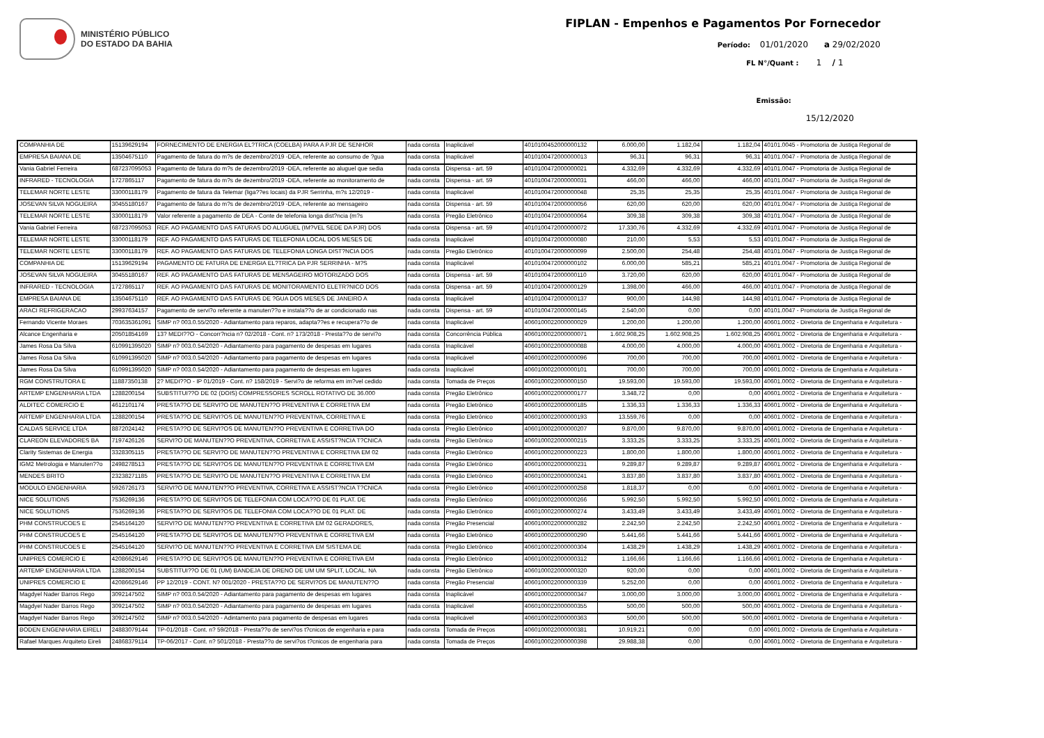MINISTÉRIO PÚBLICO
DO ESTADO DA BAHIA
FIPLAN - Empenhos e Pagamentos Por Fornecedor
Período: 01/01/2020 a 29/02/2020
FL N°/Quant : 1 / 1
Emissão:
15/12/2020
| COMPANHIA DE | 15139629194 | FORNECIMENTO DE ENERGIA EL?TRICA (COELBA) PARA A PJR DE SENHOR | nada consta | Inaplicável | 4010100452000000132 | 6.000,00 | 1.182,04 | 1.182,04 | 40101.0045 - Promotoria de Justiça Regional de |
| EMPRESA BAIANA DE | 13504675110 | Pagamento de fatura do m?s de dezembro/2019 -DEA, referente ao consumo de ?gua | nada consta | Inaplicável | 4010100472000000013 | 96,31 | 96,31 | 96,31 | 40101.0047 - Promotoria de Justiça Regional de |
| Vania Gabriel Ferreira | 687237095053 | Pagamento de fatura do m?s de dezembro/2019 -DEA, referente ao aluguel que sedia | nada consta | Dispensa - art. 59 | 4010100472000000021 | 4.332,69 | 4.332,69 | 4.332,69 | 40101.0047 - Promotoria de Justiça Regional de |
| INFRARED - TECNOLOGIA | 1727865117 | Pagamento de fatura do m?s de dezembro/2019 -DEA, referente ao monitoramento de | nada consta | Dispensa - art. 59 | 4010100472000000031 | 466,00 | 466,00 | 466,00 | 40101.0047 - Promotoria de Justiça Regional de |
| TELEMAR NORTE LESTE | 33000118179 | Pagamento de fatura da Telemar (liga??es locais) da PJR Serrinha, m?s 12/2019 - | nada consta | Inaplicável | 4010100472000000048 | 25,35 | 25,35 | 25,35 | 40101.0047 - Promotoria de Justiça Regional de |
| JOSEVAN SILVA NOGUEIRA | 30455180167 | Pagamento de fatura do m?s de dezembro/2019 -DEA, referente ao mensageiro | nada consta | Dispensa - art. 59 | 4010100472000000056 | 620,00 | 620,00 | 620,00 | 40101.0047 - Promotoria de Justiça Regional de |
| TELEMAR NORTE LESTE | 33000118179 | Valor referente a pagamento de DEA - Conte de telefonia longa dist?ncia (m?s | nada consta | Pregão Eletrônico | 4010100472000000064 | 309,38 | 309,38 | 309,38 | 40101.0047 - Promotoria de Justiça Regional de |
| Vania Gabriel Ferreira | 687237095053 | REF. AO PAGAMENTO DAS FATURAS DO ALUGUEL (IM?VEL SEDE DA PJR) DOS | nada consta | Dispensa - art. 59 | 4010100472000000072 | 17.330,76 | 4.332,69 | 4.332,69 | 40101.0047 - Promotoria de Justiça Regional de |
| TELEMAR NORTE LESTE | 33000118179 | REF. AO PAGAMENTO DAS FATURAS DE TELEFONIA LOCAL DOS MESES DE | nada consta | Inaplicável | 4010100472000000080 | 210,00 | 5,53 | 5,53 | 40101.0047 - Promotoria de Justiça Regional de |
| TELEMAR NORTE LESTE | 33000118179 | REF. AO PAGAMENTO DAS FATURAS DE TELEFONIA LONGA DIST?NCIA DOS | nada consta | Pregão Eletrônico | 4010100472000000099 | 2.500,00 | 254,48 | 254,48 | 40101.0047 - Promotoria de Justiça Regional de |
| COMPANHIA DE | 15139629194 | PAGAMENTO DE FATURA DE ENERGIA EL?TRICA DA PJR SERRINHA - M?S | nada consta | Inaplicável | 4010100472000000102 | 6.000,00 | 585,21 | 585,21 | 40101.0047 - Promotoria de Justiça Regional de |
| JOSEVAN SILVA NOGUEIRA | 30455180167 | REF. AO PAGAMENTO DAS FATURAS DE MENSAGEIRO MOTORIZADO DOS | nada consta | Dispensa - art. 59 | 4010100472000000110 | 3.720,00 | 620,00 | 620,00 | 40101.0047 - Promotoria de Justiça Regional de |
| INFRARED - TECNOLOGIA | 1727865117 | REF. AO PAGAMENTO DAS FATURAS DE MONITORAMENTO ELETR?NICO DOS | nada consta | Dispensa - art. 59 | 4010100472000000129 | 1.398,00 | 466,00 | 466,00 | 40101.0047 - Promotoria de Justiça Regional de |
| EMPRESA BAIANA DE | 13504675110 | REF. AO PAGAMENTO DAS FATURAS DE ?GUA DOS MESES DE JANEIRO A | nada consta | Inaplicável | 4010100472000000137 | 900,00 | 144,98 | 144,98 | 40101.0047 - Promotoria de Justiça Regional de |
| ARACI REFRIGERACAO | 29937634157 | Pagamento de servi?o referente a manuten??o e instala??o de ar condicionado nas | nada consta | Dispensa - art. 59 | 4010100472000000145 | 2.540,00 | 0,00 | 0,00 | 40101.0047 - Promotoria de Justiça Regional de |
| Fernando Vicente Moraes | 703635361091 | SIMP n? 003.0.55/2020 - Adiantamento para reparos, adapta??es e recupera??o de | nada consta | Inaplicável | 4060100022000000029 | 1.200,00 | 1.200,00 | 1.200,00 | 40601.0002 - Diretoria de Engenharia e Arquitetura - |
| Alcance Engenharia e | 20501854169 | 13? MEDI??O - Concorr?ncia n? 02/2018 - Cont. n? 173/2018 - Presta??o de servi?o | nada consta | Concorrência Pública | 4060100022000000071 | 1.602.908,25 | 1.602.908,25 | 1.602.908,25 | 40601.0002 - Diretoria de Engenharia e Arquitetura - |
| James Rosa Da Silva | 610991395020 | SIMP n? 003.0.54/2020 - Adiantamento para pagamento de despesas em lugares | nada consta | Inaplicável | 4060100022000000088 | 4.000,00 | 4.000,00 | 4.000,00 | 40601.0002 - Diretoria de Engenharia e Arquitetura - |
| James Rosa Da Silva | 610991395020 | SIMP n? 003.0.54/2020 - Adiantamento para pagamento de despesas em lugares | nada consta | Inaplicável | 4060100022000000096 | 700,00 | 700,00 | 700,00 | 40601.0002 - Diretoria de Engenharia e Arquitetura - |
| James Rosa Da Silva | 610991395020 | SIMP n? 003.0.54/2020 - Adiantamento para pagamento de despesas em lugares | nada consta | Inaplicável | 4060100022000000101 | 700,00 | 700,00 | 700,00 | 40601.0002 - Diretoria de Engenharia e Arquitetura - |
| RGM CONSTRUTORA E | 11887350138 | 2? MEDI??O - IP 01/2019 - Cont. n? 158/2019 - Servi?o de reforma em im?vel cedido | nada consta | Tomada de Preços | 4060100022000000150 | 19.593,00 | 19.593,00 | 19.593,00 | 40601.0002 - Diretoria de Engenharia e Arquitetura - |
| ARTEMP ENGENHARIA LTDA | 1288200154 | SUBSTITUI??O DE 02 (DOIS) COMPRESSORES SCROLL ROTATIVO DE 36.000 | nada consta | Pregão Eletrônico | 4060100022000000177 | 3.348,72 | 0,00 | 0,00 | 40601.0002 - Diretoria de Engenharia e Arquitetura - |
| ALDITEC COMERCIO E | 4612101174 | PRESTA??O DE SERVI?O DE MANUTEN??O PREVENTIVA E CORRETIVA EM | nada consta | Pregão Eletrônico | 4060100022000000185 | 1.336,33 | 1.336,33 | 1.336,33 | 40601.0002 - Diretoria de Engenharia e Arquitetura - |
| ARTEMP ENGENHARIA LTDA | 1288200154 | PRESTA??O DE SERVI?OS DE MANUTEN??O PREVENTIVA, CORRETIVA E | nada consta | Pregão Eletrônico | 4060100022000000193 | 13.559,76 | 0,00 | 0,00 | 40601.0002 - Diretoria de Engenharia e Arquitetura - |
| CALDAS SERVICE LTDA | 8872024142 | PRESTA??O DE SERVI?OS DE MANUTEN??O PREVENTIVA E CORRETIVA DO | nada consta | Pregão Eletrônico | 4060100022000000207 | 9.870,00 | 9.870,00 | 9.870,00 | 40601.0002 - Diretoria de Engenharia e Arquitetura - |
| CLAREON ELEVADORES BA | 7197426126 | SERVI?O DE MANUTEN??O PREVENTIVA, CORRETIVA E ASSIST?NCIA T?CNICA | nada consta | Pregão Eletrônico | 4060100022000000215 | 3.333,25 | 3.333,25 | 3.333,25 | 40601.0002 - Diretoria de Engenharia e Arquitetura - |
| Clarity Sistemas de Energia | 3328305115 | PRESTA??O DE SERVI?O DE MANUTEN??O PREVENTIVA E CORRETIVA EM 02 | nada consta | Pregão Eletrônico | 4060100022000000223 | 1.800,00 | 1.800,00 | 1.800,00 | 40601.0002 - Diretoria de Engenharia e Arquitetura - |
| IGM2 Metrologia e Manuten??o | 2498278513 | PRESTA??O DE SERVI?OS DE MANUTEN??O PREVENTIVA E CORRETIVA EM | nada consta | Pregão Eletrônico | 4060100022000000231 | 9.289,87 | 9.289,87 | 9.289,87 | 40601.0002 - Diretoria de Engenharia e Arquitetura - |
| MENDES BRITO | 23238271185 | PRESTA??O DE SERVI?O DE MANUTEN??O PREVENTIVA E CORRETIVA EM | nada consta | Pregão Eletrônico | 4060100022000000241 | 3.837,80 | 3.837,80 | 3.837,80 | 40601.0002 - Diretoria de Engenharia e Arquitetura - |
| MODULO ENGENHARIA | 5926726173 | SERVI?O DE MANUTEN??O PREVENTIVA, CORRETIVA E ASSIST?NCIA T?CNICA | nada consta | Pregão Eletrônico | 4060100022000000258 | 1.818,37 | 0,00 | 0,00 | 40601.0002 - Diretoria de Engenharia e Arquitetura - |
| NICE SOLUTIONS | 7536269136 | PRESTA??O DE SERVI?OS DE TELEFONIA COM LOCA??O DE 01 PLAT. DE | nada consta | Pregão Eletrônico | 4060100022000000266 | 5.992,50 | 5.992,50 | 5.992,50 | 40601.0002 - Diretoria de Engenharia e Arquitetura - |
| NICE SOLUTIONS | 7536269136 | PRESTA??O DE SERVI?OS DE TELEFONIA COM LOCA??O DE 01 PLAT. DE | nada consta | Pregão Eletrônico | 4060100022000000274 | 3.433,49 | 3.433,49 | 3.433,49 | 40601.0002 - Diretoria de Engenharia e Arquitetura - |
| PHM CONSTRUCOES E | 2545164120 | SERVI?O DE MANUTEN??O PREVENTIVA E CORRETIVA EM 02 GERADORES, | nada consta | Pregão Presencial | 4060100022000000282 | 2.242,50 | 2.242,50 | 2.242,50 | 40601.0002 - Diretoria de Engenharia e Arquitetura - |
| PHM CONSTRUCOES E | 2545164120 | PRESTA??O DE SERVI?OS DE MANUTEN??O PREVENTIVA E CORRETIVA EM | nada consta | Pregão Eletrônico | 4060100022000000290 | 5.441,66 | 5.441,66 | 5.441,66 | 40601.0002 - Diretoria de Engenharia e Arquitetura - |
| PHM CONSTRUCOES E | 2545164120 | SERVI?O DE MANUTEN??O PREVENTIVA E CORRETIVA EM SISTEMA DE | nada consta | Pregão Eletrônico | 4060100022000000304 | 1.438,29 | 1.438,29 | 1.438,29 | 40601.0002 - Diretoria de Engenharia e Arquitetura - |
| UNIPRES COMERCIO E | 42086629146 | PRESTA??O DE SERVI?OS DE MANUTEN??O PREVENTIVA E CORRETIVA EM | nada consta | Pregão Eletrônico | 4060100022000000312 | 1.166,66 | 1.166,66 | 1.166,66 | 40601.0002 - Diretoria de Engenharia e Arquitetura - |
| ARTEMP ENGENHARIA LTDA | 1288200154 | SUBSTITUI??O DE 01 (UM) BANDEJA DE DRENO DE UM UM SPLIT, LOCAL. NA | nada consta | Pregão Eletrônico | 4060100022000000320 | 920,00 | 0,00 | 0,00 | 40601.0002 - Diretoria de Engenharia e Arquitetura - |
| UNIPRES COMERCIO E | 42086629146 | PP 12/2019 - CONT. N? 001/2020 - PRESTA??O DE SERVI?OS DE MANUTEN??O | nada consta | Pregão Presencial | 4060100022000000339 | 5.252,00 | 0,00 | 0,00 | 40601.0002 - Diretoria de Engenharia e Arquitetura - |
| Magdyel Nader Barros Rego | 3092147502 | SIMP n? 003.0.54/2020 - Adiantamento para pagamento de despesas em lugares | nada consta | Inaplicável | 4060100022000000347 | 3.000,00 | 3.000,00 | 3.000,00 | 40601.0002 - Diretoria de Engenharia e Arquitetura - |
| Magdyel Nader Barros Rego | 3092147502 | SIMP n? 003.0.54/2020 - Adiantamento para pagamento de despesas em lugares | nada consta | Inaplicável | 4060100022000000355 | 500,00 | 500,00 | 500,00 | 40601.0002 - Diretoria de Engenharia e Arquitetura - |
| Magdyel Nader Barros Rego | 3092147502 | SIMP n? 003.0.54/2020 - Adintamento para pagamento de despesas em lugares | nada consta | Inaplicável | 4060100022000000363 | 500,00 | 500,00 | 500,00 | 40601.0002 - Diretoria de Engenharia e Arquitetura - |
| BODEN ENGENHARIA EIRELI | 24883079144 | TP-01/2018 - Cont. n? 59/2018 - Presta??o de servi?os t?cnicos de engenharia e para | nada consta | Tomada de Preços | 4060100022000000381 | 10.919,21 | 0,00 | 0,00 | 40601.0002 - Diretoria de Engenharia e Arquitetura - |
| Rafael Marques Arquiteto Eireli | 24868379114 | TP-06/2017 - Cont. n? 501/2018 - Presta??o de servi?os t?cnicos de engenharia para | nada consta | Tomada de Preços | 4060100022000000398 | 29.988,38 | 0,00 | 0,00 | 40601.0002 - Diretoria de Engenharia e Arquitetura - |